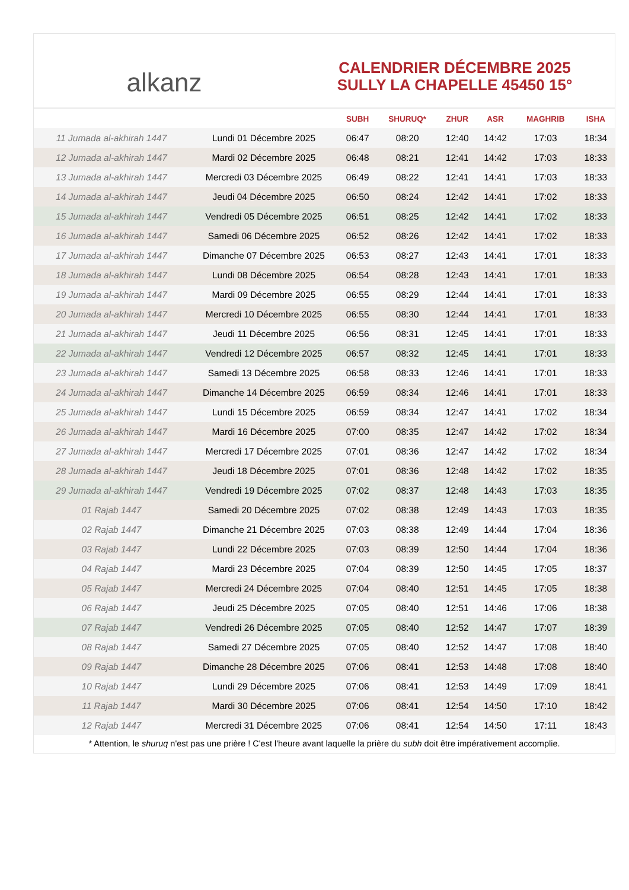alkanz
CALENDRIER DÉCEMBRE 2025
SULLY LA CHAPELLE 45450 15°
| | | SUBH | SHURUQ* | ZHUR | ASR | MAGHRIB | ISHA |
| --- | --- | --- | --- | --- | --- | --- | --- |
| 11 Jumada al-akhirah 1447 | Lundi 01 Décembre 2025 | 06:47 | 08:20 | 12:40 | 14:42 | 17:03 | 18:34 |
| 12 Jumada al-akhirah 1447 | Mardi 02 Décembre 2025 | 06:48 | 08:21 | 12:41 | 14:42 | 17:03 | 18:33 |
| 13 Jumada al-akhirah 1447 | Mercredi 03 Décembre 2025 | 06:49 | 08:22 | 12:41 | 14:41 | 17:03 | 18:33 |
| 14 Jumada al-akhirah 1447 | Jeudi 04 Décembre 2025 | 06:50 | 08:24 | 12:42 | 14:41 | 17:02 | 18:33 |
| 15 Jumada al-akhirah 1447 | Vendredi 05 Décembre 2025 | 06:51 | 08:25 | 12:42 | 14:41 | 17:02 | 18:33 |
| 16 Jumada al-akhirah 1447 | Samedi 06 Décembre 2025 | 06:52 | 08:26 | 12:42 | 14:41 | 17:02 | 18:33 |
| 17 Jumada al-akhirah 1447 | Dimanche 07 Décembre 2025 | 06:53 | 08:27 | 12:43 | 14:41 | 17:01 | 18:33 |
| 18 Jumada al-akhirah 1447 | Lundi 08 Décembre 2025 | 06:54 | 08:28 | 12:43 | 14:41 | 17:01 | 18:33 |
| 19 Jumada al-akhirah 1447 | Mardi 09 Décembre 2025 | 06:55 | 08:29 | 12:44 | 14:41 | 17:01 | 18:33 |
| 20 Jumada al-akhirah 1447 | Mercredi 10 Décembre 2025 | 06:55 | 08:30 | 12:44 | 14:41 | 17:01 | 18:33 |
| 21 Jumada al-akhirah 1447 | Jeudi 11 Décembre 2025 | 06:56 | 08:31 | 12:45 | 14:41 | 17:01 | 18:33 |
| 22 Jumada al-akhirah 1447 | Vendredi 12 Décembre 2025 | 06:57 | 08:32 | 12:45 | 14:41 | 17:01 | 18:33 |
| 23 Jumada al-akhirah 1447 | Samedi 13 Décembre 2025 | 06:58 | 08:33 | 12:46 | 14:41 | 17:01 | 18:33 |
| 24 Jumada al-akhirah 1447 | Dimanche 14 Décembre 2025 | 06:59 | 08:34 | 12:46 | 14:41 | 17:01 | 18:33 |
| 25 Jumada al-akhirah 1447 | Lundi 15 Décembre 2025 | 06:59 | 08:34 | 12:47 | 14:41 | 17:02 | 18:34 |
| 26 Jumada al-akhirah 1447 | Mardi 16 Décembre 2025 | 07:00 | 08:35 | 12:47 | 14:42 | 17:02 | 18:34 |
| 27 Jumada al-akhirah 1447 | Mercredi 17 Décembre 2025 | 07:01 | 08:36 | 12:47 | 14:42 | 17:02 | 18:34 |
| 28 Jumada al-akhirah 1447 | Jeudi 18 Décembre 2025 | 07:01 | 08:36 | 12:48 | 14:42 | 17:02 | 18:35 |
| 29 Jumada al-akhirah 1447 | Vendredi 19 Décembre 2025 | 07:02 | 08:37 | 12:48 | 14:43 | 17:03 | 18:35 |
| 01 Rajab 1447 | Samedi 20 Décembre 2025 | 07:02 | 08:38 | 12:49 | 14:43 | 17:03 | 18:35 |
| 02 Rajab 1447 | Dimanche 21 Décembre 2025 | 07:03 | 08:38 | 12:49 | 14:44 | 17:04 | 18:36 |
| 03 Rajab 1447 | Lundi 22 Décembre 2025 | 07:03 | 08:39 | 12:50 | 14:44 | 17:04 | 18:36 |
| 04 Rajab 1447 | Mardi 23 Décembre 2025 | 07:04 | 08:39 | 12:50 | 14:45 | 17:05 | 18:37 |
| 05 Rajab 1447 | Mercredi 24 Décembre 2025 | 07:04 | 08:40 | 12:51 | 14:45 | 17:05 | 18:38 |
| 06 Rajab 1447 | Jeudi 25 Décembre 2025 | 07:05 | 08:40 | 12:51 | 14:46 | 17:06 | 18:38 |
| 07 Rajab 1447 | Vendredi 26 Décembre 2025 | 07:05 | 08:40 | 12:52 | 14:47 | 17:07 | 18:39 |
| 08 Rajab 1447 | Samedi 27 Décembre 2025 | 07:05 | 08:40 | 12:52 | 14:47 | 17:08 | 18:40 |
| 09 Rajab 1447 | Dimanche 28 Décembre 2025 | 07:06 | 08:41 | 12:53 | 14:48 | 17:08 | 18:40 |
| 10 Rajab 1447 | Lundi 29 Décembre 2025 | 07:06 | 08:41 | 12:53 | 14:49 | 17:09 | 18:41 |
| 11 Rajab 1447 | Mardi 30 Décembre 2025 | 07:06 | 08:41 | 12:54 | 14:50 | 17:10 | 18:42 |
| 12 Rajab 1447 | Mercredi 31 Décembre 2025 | 07:06 | 08:41 | 12:54 | 14:50 | 17:11 | 18:43 |
* Attention, le shuruq n'est pas une prière ! C'est l'heure avant laquelle la prière du subh doit être impérativement accomplie.